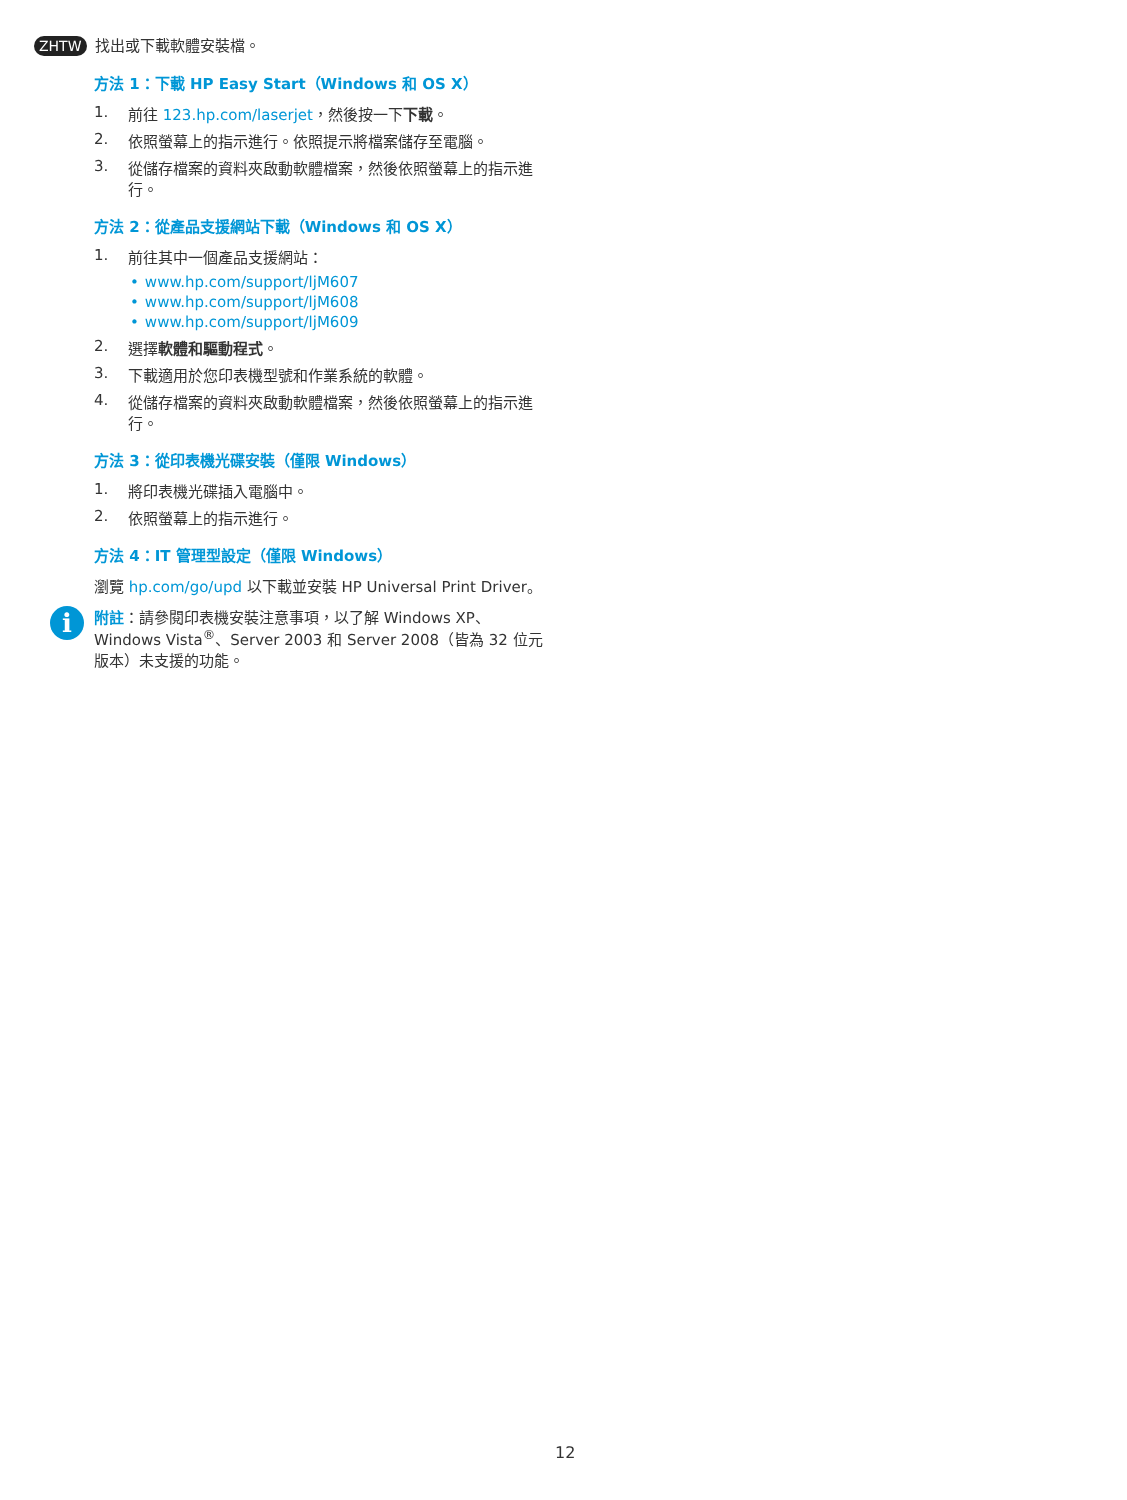ZHTW 找出或下載軟體安裝檔。
方法 1：下載 HP Easy Start（Windows 和 OS X）
1. 前往 123.hp.com/laserjet，然後按一下下載。
2. 依照螢幕上的指示進行。依照提示將檔案儲存至電腦。
3. 從儲存檔案的資料夾啟動軟體檔案，然後依照螢幕上的指示進行。
方法 2：從產品支援網站下載（Windows 和 OS X）
1. 前往其中一個產品支援網站：
• www.hp.com/support/ljM607
• www.hp.com/support/ljM608
• www.hp.com/support/ljM609
2. 選擇軟體和驅動程式。
3. 下載適用於您印表機型號和作業系統的軟體。
4. 從儲存檔案的資料夾啟動軟體檔案，然後依照螢幕上的指示進行。
方法 3：從印表機光碟安裝（僅限 Windows）
1. 將印表機光碟插入電腦中。
2. 依照螢幕上的指示進行。
方法 4：IT 管理型設定（僅限 Windows）
瀏覽 hp.com/go/upd 以下載並安裝 HP Universal Print Driver。
i
附註：請參閱印表機安裝注意事項，以了解 Windows XP、Windows Vista<sup>®</sup>、Server 2003 和 Server 2008（皆為 32 位元版本）未支援的功能。
12